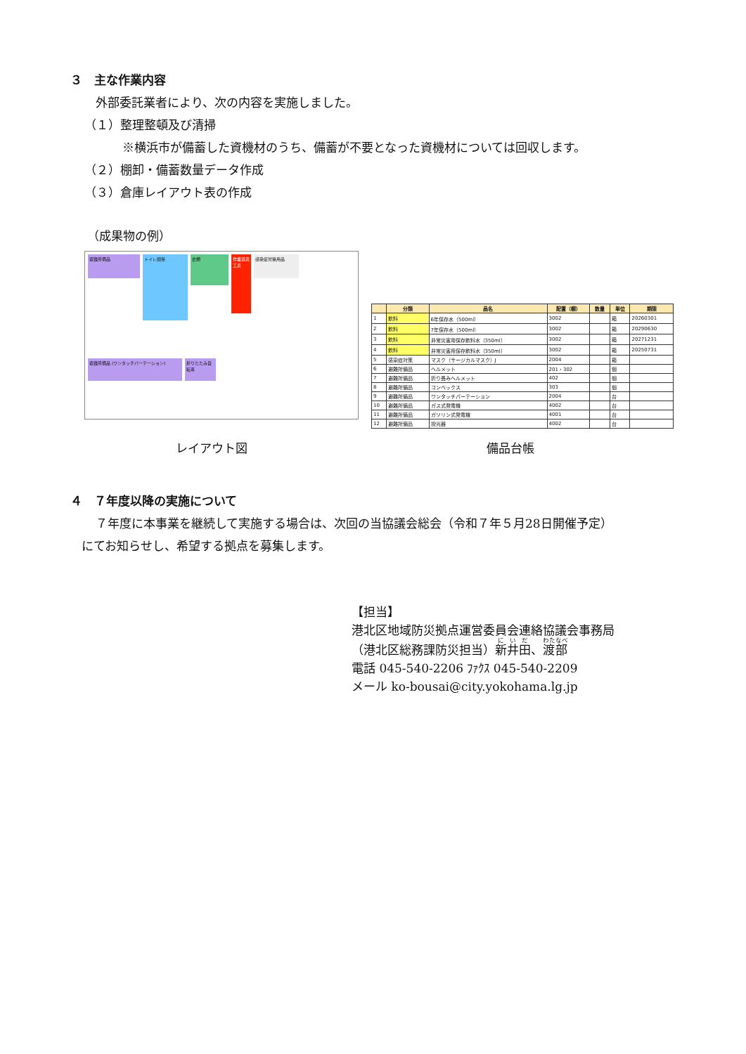３　主な作業内容
外部委託業者により、次の内容を実施しました。
（１）整理整頓及び清掃
※横浜市が備蓄した資機材のうち、備蓄が不要となった資機材については回収します。
（２）棚卸・備蓄数量データ作成
（３）倉庫レイアウト表の作成
（成果物の例）
避難所備品
トイレ関係
衣類
作業道具 工具
感染症対策用品
避難所備品 (ワンタッチパーテーション)
折りたたみ自転車
| | 分類 | 品名 | 配置（棚） | 数量 | 単位 | 期限 |
| --- | --- | --- | --- | --- | --- | --- |
| 1 | 飲料 | 6年保存水（500ml） | 3002 | | 箱 | 20260301 |
| 2 | 飲料 | 7年保存水（500ml） | 3002 | | 箱 | 20290630 |
| 3 | 飲料 | 非常災害用保存飲料水（350ml） | 3002 | | 箱 | 20271231 |
| 4 | 飲料 | 非常災害用保存飲料水（350ml） | 3002 | | 箱 | 20250731 |
| 5 | 感染症対策 | マスク（サージカルマスク）J | 2004 | | 箱 | |
| 6 | 避難所備品 | ヘルメット | 201・302 | | 個 | |
| 7 | 避難所備品 | 折り畳みヘルメット | 402 | | 個 | |
| 8 | 避難所備品 | コンベックス | 303 | | 個 | |
| 9 | 避難所備品 | ワンタッチパーテーション | 2004 | | 台 | |
| 10 | 避難所備品 | ガス式発電機 | 4002 | | 台 | |
| 11 | 避難所備品 | ガソリン式発電機 | 4001 | | 台 | |
| 12 | 避難所備品 | 投光器 | 4002 | | 台 | |
レイアウト図 備品台帳
４　７年度以降の実施について
７年度に本事業を継続して実施する場合は、次回の当協議会総会（令和７年５月28日開催予定）
にてお知らせし、希望する拠点を募集します。
【担当】
港北区地域防災拠点運営委員会連絡協議会事務局
（港北区総務課防災担当）新井田、渡部
電話 045-540-2206 ﾌｧｸｽ 045-540-2209
メール ko-bousai@city.yokohama.lg.jp